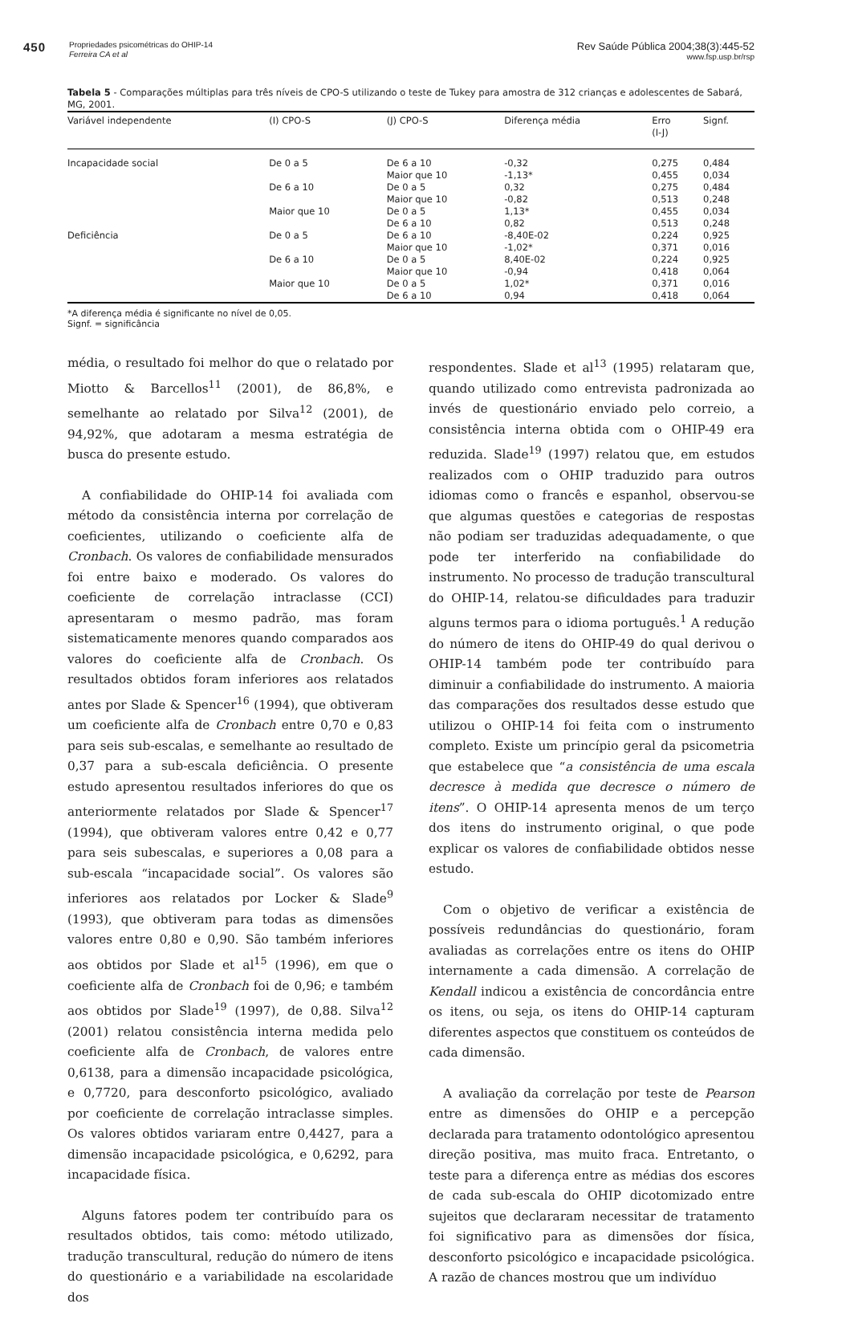450
Propriedades psicométricas do OHIP-14
Ferreira CA et al
Rev Saúde Pública 2004;38(3):445-52
www.fsp.usp.br/rsp
Tabela 5 - Comparações múltiplas para três níveis de CPO-S utilizando o teste de Tukey para amostra de 312 crianças e adolescentes de Sabará, MG, 2001.
| Variável independente | (I) CPO-S | (J) CPO-S | Diferença média | Erro (I-J) | Signf. |
| --- | --- | --- | --- | --- | --- |
| Incapacidade social | De 0 a 5 | De 6 a 10 | -0,32 | 0,275 | 0,484 |
| | | Maior que 10 | -1,13* | 0,455 | 0,034 |
| | De 6 a 10 | De 0 a 5 | 0,32 | 0,275 | 0,484 |
| | | Maior que 10 | -0,82 | 0,513 | 0,248 |
| | Maior que 10 | De 0 a 5 | 1,13* | 0,455 | 0,034 |
| | | De 6 a 10 | 0,82 | 0,513 | 0,248 |
| Deficiência | De 0 a 5 | De 6 a 10 | -8,40E-02 | 0,224 | 0,925 |
| | | Maior que 10 | -1,02* | 0,371 | 0,016 |
| | De 6 a 10 | De 0 a 5 | 8,40E-02 | 0,224 | 0,925 |
| | | Maior que 10 | -0,94 | 0,418 | 0,064 |
| | Maior que 10 | De 0 a 5 | 1,02* | 0,371 | 0,016 |
| | | De 6 a 10 | 0,94 | 0,418 | 0,064 |
*A diferença média é significante no nível de 0,05.
Signf. = significância
média, o resultado foi melhor do que o relatado por Miotto & Barcellos<sup>11</sup> (2001), de 86,8%, e semelhante ao relatado por Silva<sup>12</sup> (2001), de 94,92%, que adotaram a mesma estratégia de busca do presente estudo.
A confiabilidade do OHIP-14 foi avaliada com método da consistência interna por correlação de coeficientes, utilizando o coeficiente alfa de Cronbach. Os valores de confiabilidade mensurados foi entre baixo e moderado. Os valores do coeficiente de correlação intraclasse (CCI) apresentaram o mesmo padrão, mas foram sistematicamente menores quando comparados aos valores do coeficiente alfa de Cronbach. Os resultados obtidos foram inferiores aos relatados antes por Slade & Spencer<sup>16</sup> (1994), que obtiveram um coeficiente alfa de Cronbach entre 0,70 e 0,83 para seis sub-escalas, e semelhante ao resultado de 0,37 para a sub-escala deficiência. O presente estudo apresentou resultados inferiores do que os anteriormente relatados por Slade & Spencer<sup>17</sup> (1994), que obtiveram valores entre 0,42 e 0,77 para seis subescalas, e superiores a 0,08 para a sub-escala “incapacidade social”. Os valores são inferiores aos relatados por Locker & Slade<sup>9</sup> (1993), que obtiveram para todas as dimensões valores entre 0,80 e 0,90. São também inferiores aos obtidos por Slade et al<sup>15</sup> (1996), em que o coeficiente alfa de Cronbach foi de 0,96; e também aos obtidos por Slade<sup>19</sup> (1997), de 0,88. Silva<sup>12</sup> (2001) relatou consistência interna medida pelo coeficiente alfa de Cronbach, de valores entre 0,6138, para a dimensão incapacidade psicológica, e 0,7720, para desconforto psicológico, avaliado por coeficiente de correlação intraclasse simples. Os valores obtidos variaram entre 0,4427, para a dimensão incapacidade psicológica, e 0,6292, para incapacidade física.
Alguns fatores podem ter contribuído para os resultados obtidos, tais como: método utilizado, tradução transcultural, redução do número de itens do questionário e a variabilidade na escolaridade dos
respondentes. Slade et al<sup>13</sup> (1995) relataram que, quando utilizado como entrevista padronizada ao invés de questionário enviado pelo correio, a consistência interna obtida com o OHIP-49 era reduzida. Slade<sup>19</sup> (1997) relatou que, em estudos realizados com o OHIP traduzido para outros idiomas como o francês e espanhol, observou-se que algumas questões e categorias de respostas não podiam ser traduzidas adequadamente, o que pode ter interferido na confiabilidade do instrumento. No processo de tradução transcultural do OHIP-14, relatou-se dificuldades para traduzir alguns termos para o idioma português.<sup>1</sup> A redução do número de itens do OHIP-49 do qual derivou o OHIP-14 também pode ter contribuído para diminuir a confiabilidade do instrumento. A maioria das comparações dos resultados desse estudo que utilizou o OHIP-14 foi feita com o instrumento completo. Existe um princípio geral da psicometria que estabelece que “a consistência de uma escala decresce à medida que decresce o número de itens”. O OHIP-14 apresenta menos de um terço dos itens do instrumento original, o que pode explicar os valores de confiabilidade obtidos nesse estudo.
Com o objetivo de verificar a existência de possíveis redundâncias do questionário, foram avaliadas as correlações entre os itens do OHIP internamente a cada dimensão. A correlação de Kendall indicou a existência de concordância entre os itens, ou seja, os itens do OHIP-14 capturam diferentes aspectos que constituem os conteúdos de cada dimensão.
A avaliação da correlação por teste de Pearson entre as dimensões do OHIP e a percepção declarada para tratamento odontológico apresentou direção positiva, mas muito fraca. Entretanto, o teste para a diferença entre as médias dos escores de cada sub-escala do OHIP dicotomizado entre sujeitos que declararam necessitar de tratamento foi significativo para as dimensões dor física, desconforto psicológico e incapacidade psicológica. A razão de chances mostrou que um indivíduo